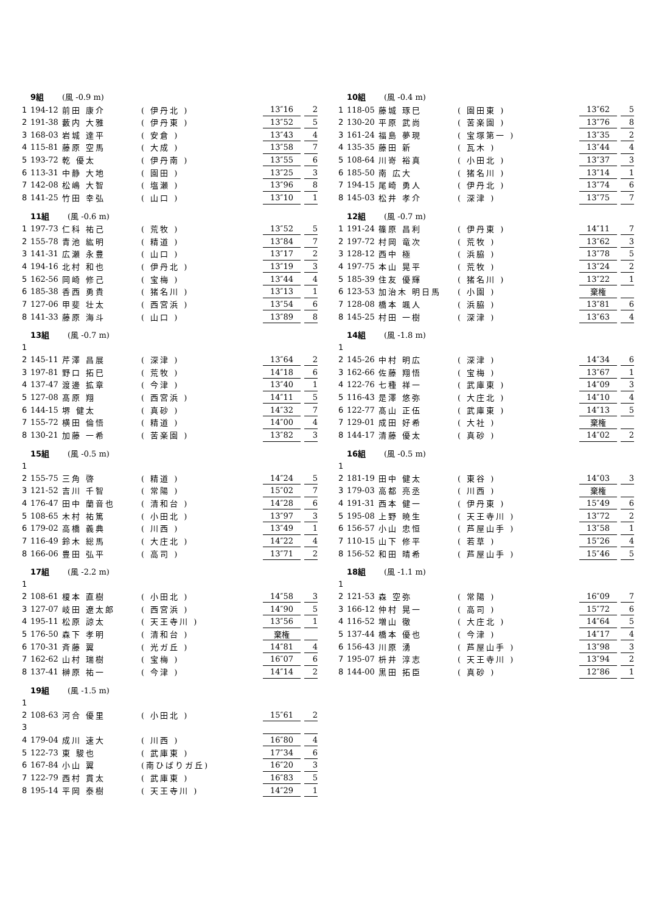9組 (風 -0.9 m)
| 1 | 194-12 | 前田 康介 | ( 伊丹北 ) | 13″16 | | 2 |
| 2 | 191-38 | 藪内 大雅 | ( 伊丹東 ) | 13″52 | | 5 |
| 3 | 168-03 | 岩城 達平 | ( 安倉 ) | 13″43 | | 4 |
| 4 | 115-81 | 藤原 空馬 | ( 大成 ) | 13″58 | | 7 |
| 5 | 193-72 | 乾 優太 | ( 伊丹南 ) | 13″55 | | 6 |
| 6 | 113-31 | 中静 大地 | ( 園田 ) | 13″25 | | 3 |
| 7 | 142-08 | 松嶋 大智 | ( 塩瀬 ) | 13″96 | | 8 |
| 8 | 141-25 | 竹田 幸弘 | ( 山口 ) | 13″10 | | 1 |
10組 (風 -0.4 m)
| 1 | 118-05 | 藤城 琢巳 | ( 園田東 ) | 13″62 | | 5 |
| 2 | 130-20 | 平原 武尚 | ( 苦楽園 ) | 13″76 | | 8 |
| 3 | 161-24 | 福島 夢現 | ( 宝塚第一 ) | 13″35 | | 2 |
| 4 | 135-35 | 藤田 新 | ( 瓦木 ) | 13″44 | | 4 |
| 5 | 108-64 | 川嵜 裕真 | ( 小田北 ) | 13″37 | | 3 |
| 6 | 185-50 | 南 広大 | ( 猪名川 ) | 13″14 | | 1 |
| 7 | 194-15 | 尾崎 勇人 | ( 伊丹北 ) | 13″74 | | 6 |
| 8 | 145-03 | 松井 孝介 | ( 深津 ) | 13″75 | | 7 |
11組 (風 -0.6 m)
| 1 | 197-73 | 仁科 祐己 | ( 荒牧 ) | 13″52 | | 5 |
| 2 | 155-78 | 青池 紘明 | ( 精道 ) | 13″84 | | 7 |
| 3 | 141-31 | 広瀬 永豊 | ( 山口 ) | 13″17 | | 2 |
| 4 | 194-16 | 北村 和也 | ( 伊丹北 ) | 13″19 | | 3 |
| 5 | 162-56 | 岡崎 修己 | ( 宝梅 ) | 13″44 | | 4 |
| 6 | 185-38 | 香西 勇貴 | ( 猪名川 ) | 13″13 | | 1 |
| 7 | 127-06 | 甲斐 壮太 | ( 西宮浜 ) | 13″54 | | 6 |
| 8 | 141-33 | 藤原 海斗 | ( 山口 ) | 13″89 | | 8 |
12組 (風 -0.7 m)
| 1 | 191-24 | 篠原 昌利 | ( 伊丹東 ) | 14″11 | | 7 |
| 2 | 197-72 | 村岡 竜次 | ( 荒牧 ) | 13″62 | | 3 |
| 3 | 128-12 | 西中 極 | ( 浜脇 ) | 13″78 | | 5 |
| 4 | 197-75 | 本山 晃平 | ( 荒牧 ) | 13″24 | | 2 |
| 5 | 185-39 | 住友 優輝 | ( 猪名川 ) | 13″22 | | 1 |
| 6 | 123-53 | 加治木 明日馬 | ( 小園 ) | 棄権 | | |
| 7 | 128-08 | 橋本 颯人 | ( 浜脇 ) | 13″81 | | 6 |
| 8 | 145-25 | 村田 一樹 | ( 深津 ) | 13″63 | | 4 |
13組 (風 -0.7 m)
| 1 | | | | | | |
| 2 | 145-11 | 芹澤 昌展 | ( 深津 ) | 13″64 | | 2 |
| 3 | 197-81 | 野口 拓巳 | ( 荒牧 ) | 14″18 | | 6 |
| 4 | 137-47 | 渡邊 拡章 | ( 今津 ) | 13″40 | | 1 |
| 5 | 127-08 | 髙原 翔 | ( 西宮浜 ) | 14″11 | | 5 |
| 6 | 144-15 | 堺 健太 | ( 真砂 ) | 14″32 | | 7 |
| 7 | 155-72 | 横田 倫悟 | ( 精道 ) | 14″00 | | 4 |
| 8 | 130-21 | 加藤 一希 | ( 苦楽園 ) | 13″82 | | 3 |
14組 (風 -1.8 m)
| 1 | | | | | | |
| 2 | 145-26 | 中村 明広 | ( 深津 ) | 14″34 | | 6 |
| 3 | 162-66 | 佐藤 翔悟 | ( 宝梅 ) | 13″67 | | 1 |
| 4 | 122-76 | 七種 祥一 | ( 武庫東 ) | 14″09 | | 3 |
| 5 | 116-43 | 是澤 悠弥 | ( 大庄北 ) | 14″10 | | 4 |
| 6 | 122-77 | 髙山 正伍 | ( 武庫東 ) | 14″13 | | 5 |
| 7 | 129-01 | 成田 好希 | ( 大社 ) | 棄権 | | |
| 8 | 144-17 | 清藤 優太 | ( 真砂 ) | 14″02 | | 2 |
15組 (風 -0.5 m)
| 1 | | | | | | |
| 2 | 155-75 | 三角 啓 | ( 精道 ) | 14″24 | | 5 |
| 3 | 121-52 | 吉川 千智 | ( 常陽 ) | 15″02 | | 7 |
| 4 | 176-47 | 田中 蘭音也 | ( 清和台 ) | 14″28 | | 6 |
| 5 | 108-65 | 木村 祐篤 | ( 小田北 ) | 13″97 | | 3 |
| 6 | 179-02 | 高橋 義典 | ( 川西 ) | 13″49 | | 1 |
| 7 | 116-49 | 鈴木 総馬 | ( 大庄北 ) | 14″22 | | 4 |
| 8 | 166-06 | 豊田 弘平 | ( 高司 ) | 13″71 | | 2 |
16組 (風 -0.5 m)
| 1 | | | | | | |
| 2 | 181-19 | 田中 健太 | ( 東谷 ) | 14″03 | | 3 |
| 3 | 179-03 | 高都 亮丞 | ( 川西 ) | 棄権 | | |
| 4 | 191-31 | 西本 健一 | ( 伊丹東 ) | 15″49 | | 6 |
| 5 | 195-08 | 上野 暁生 | ( 天王寺川 ) | 13″72 | | 2 |
| 6 | 156-57 | 小山 忠恒 | ( 芦屋山手 ) | 13″58 | | 1 |
| 7 | 110-15 | 山下 修平 | ( 若草 ) | 15″26 | | 4 |
| 8 | 156-52 | 和田 晴希 | ( 芦屋山手 ) | 15″46 | | 5 |
17組 (風 -2.2 m)
| 1 | | | | | | |
| 2 | 108-61 | 榎本 直樹 | ( 小田北 ) | 14″58 | | 3 |
| 3 | 127-07 | 岐田 遼太郎 | ( 西宮浜 ) | 14″90 | | 5 |
| 4 | 195-11 | 松原 諒太 | ( 天王寺川 ) | 13″56 | | 1 |
| 5 | 176-50 | 森下 孝明 | ( 清和台 ) | 棄権 | | |
| 6 | 170-31 | 斉藤 翼 | ( 光ガ丘 ) | 14″81 | | 4 |
| 7 | 162-62 | 山村 瑞樹 | ( 宝梅 ) | 16″07 | | 6 |
| 8 | 137-41 | 榊原 祐一 | ( 今津 ) | 14″14 | | 2 |
18組 (風 -1.1 m)
| 1 | | | | | | |
| 2 | 121-53 | 森 空弥 | ( 常陽 ) | 16″09 | | 7 |
| 3 | 166-12 | 仲村 晃一 | ( 高司 ) | 15″72 | | 6 |
| 4 | 116-52 | 増山 徹 | ( 大庄北 ) | 14″64 | | 5 |
| 5 | 137-44 | 橋本 優也 | ( 今津 ) | 14″17 | | 4 |
| 6 | 156-43 | 川原 湧 | ( 芦屋山手 ) | 13″98 | | 3 |
| 7 | 195-07 | 枡井 淳志 | ( 天王寺川 ) | 13″94 | | 2 |
| 8 | 144-00 | 黒田 拓臣 | ( 真砂 ) | 12″86 | | 1 |
19組 (風 -1.5 m)
| 1 | | | | | | |
| 2 | 108-63 | 河合 優里 | ( 小田北 ) | 15″61 | | 2 |
| 3 | | | | | | |
| 4 | 179-04 | 成川 速大 | ( 川西 ) | 16″80 | | 4 |
| 5 | 122-73 | 東 駿也 | ( 武庫東 ) | 17″34 | | 6 |
| 6 | 167-84 | 小山 翼 | (南ひばりガ丘) | 16″20 | | 3 |
| 7 | 122-79 | 西村 貫太 | ( 武庫東 ) | 16″83 | | 5 |
| 8 | 195-14 | 平岡 泰樹 | ( 天王寺川 ) | 14″29 | | 1 |